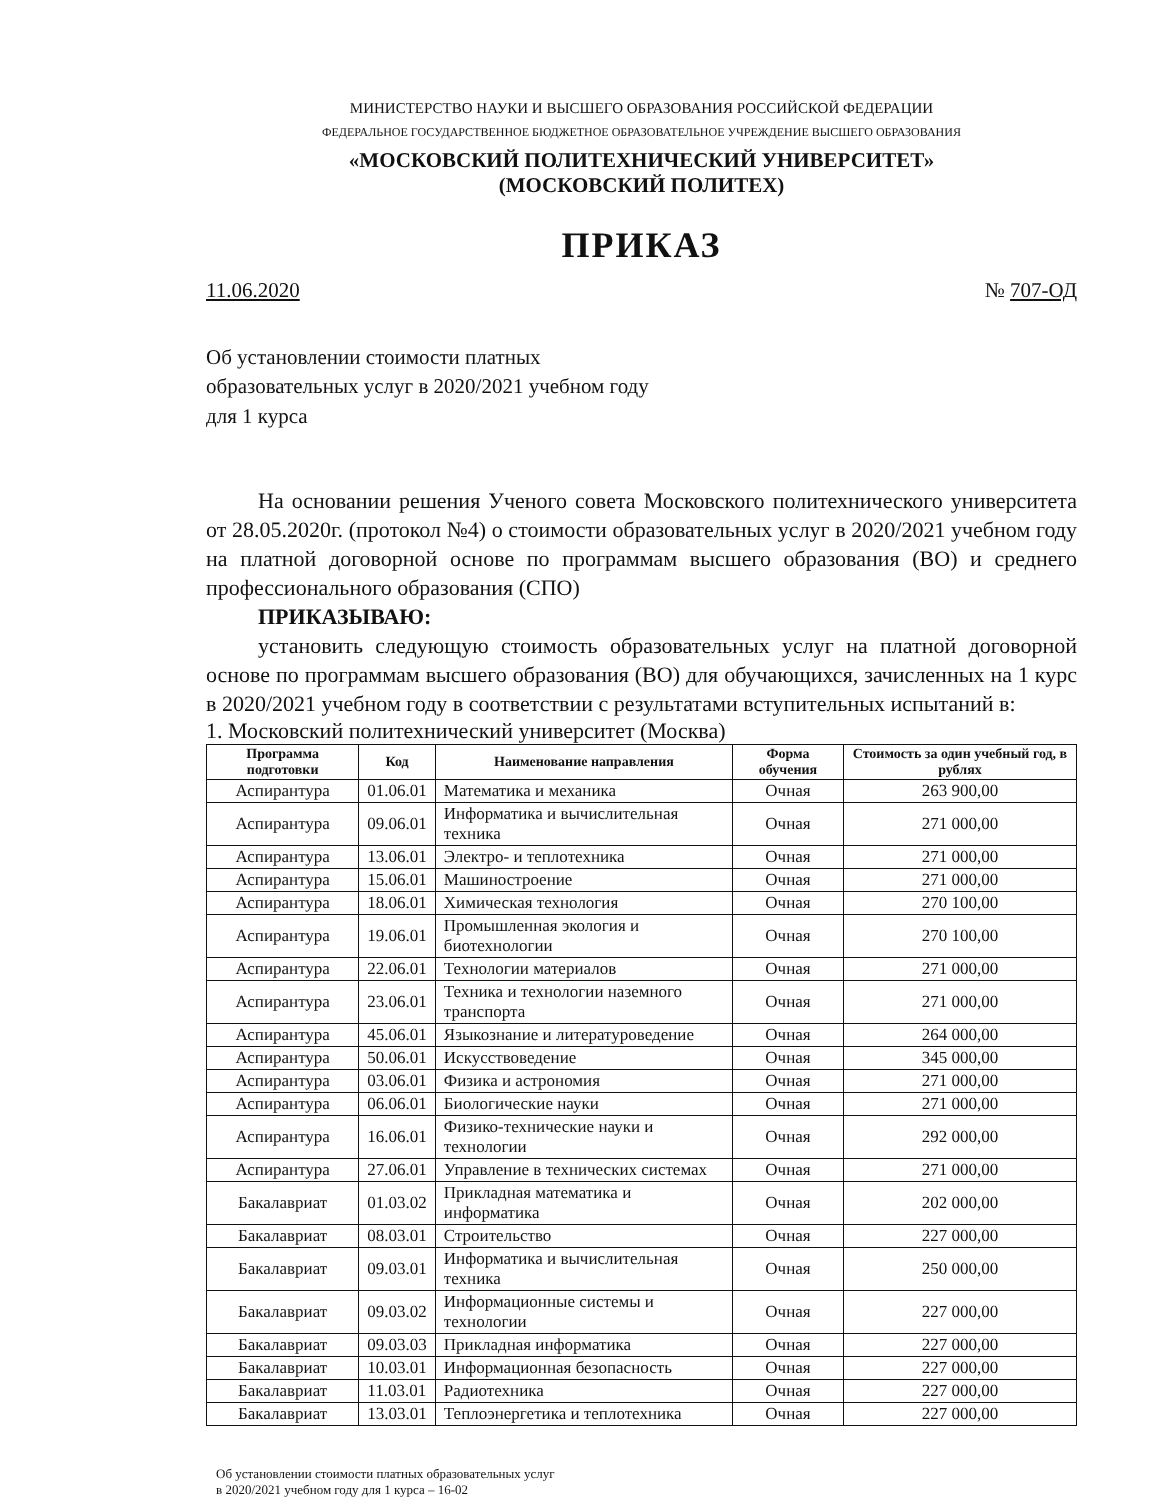МИНИСТЕРСТВО НАУКИ И ВЫСШЕГО ОБРАЗОВАНИЯ РОССИЙСКОЙ ФЕДЕРАЦИИ
ФЕДЕРАЛЬНОЕ ГОСУДАРСТВЕННОЕ БЮДЖЕТНОЕ ОБРАЗОВАТЕЛЬНОЕ УЧРЕЖДЕНИЕ ВЫСШЕГО ОБРАЗОВАНИЯ
«МОСКОВСКИЙ ПОЛИТЕХНИЧЕСКИЙ УНИВЕРСИТЕТ»
(МОСКОВСКИЙ ПОЛИТЕХ)
ПРИКАЗ
11.06.2020 № 707-ОД
Об установлении стоимости платных
образовательных услуг в 2020/2021 учебном году
для 1 курса
На основании решения Ученого совета Московского политехнического университета от 28.05.2020г. (протокол №4) о стоимости образовательных услуг в 2020/2021 учебном году на платной договорной основе по программам высшего образования (ВО) и среднего профессионального образования (СПО)
ПРИКАЗЫВАЮ:
установить следующую стоимость образовательных услуг на платной договорной основе по программам высшего образования (ВО) для обучающихся, зачисленных на 1 курс в 2020/2021 учебном году в соответствии с результатами вступительных испытаний в:
1. Московский политехнический университет (Москва)
| Программа подготовки | Код | Наименование направления | Форма обучения | Стоимость за один учебный год, в рублях |
| --- | --- | --- | --- | --- |
| Аспирантура | 01.06.01 | Математика и механика | Очная | 263 900,00 |
| Аспирантура | 09.06.01 | Информатика и вычислительная техника | Очная | 271 000,00 |
| Аспирантура | 13.06.01 | Электро- и теплотехника | Очная | 271 000,00 |
| Аспирантура | 15.06.01 | Машиностроение | Очная | 271 000,00 |
| Аспирантура | 18.06.01 | Химическая технология | Очная | 270 100,00 |
| Аспирантура | 19.06.01 | Промышленная экология и биотехнологии | Очная | 270 100,00 |
| Аспирантура | 22.06.01 | Технологии материалов | Очная | 271 000,00 |
| Аспирантура | 23.06.01 | Техника и технологии наземного транспорта | Очная | 271 000,00 |
| Аспирантура | 45.06.01 | Языкознание и литературоведение | Очная | 264 000,00 |
| Аспирантура | 50.06.01 | Искусствоведение | Очная | 345 000,00 |
| Аспирантура | 03.06.01 | Физика и астрономия | Очная | 271 000,00 |
| Аспирантура | 06.06.01 | Биологические науки | Очная | 271 000,00 |
| Аспирантура | 16.06.01 | Физико-технические науки и технологии | Очная | 292 000,00 |
| Аспирантура | 27.06.01 | Управление в технических системах | Очная | 271 000,00 |
| Бакалавриат | 01.03.02 | Прикладная математика и информатика | Очная | 202 000,00 |
| Бакалавриат | 08.03.01 | Строительство | Очная | 227 000,00 |
| Бакалавриат | 09.03.01 | Информатика и вычислительная техника | Очная | 250 000,00 |
| Бакалавриат | 09.03.02 | Информационные системы и технологии | Очная | 227 000,00 |
| Бакалавриат | 09.03.03 | Прикладная информатика | Очная | 227 000,00 |
| Бакалавриат | 10.03.01 | Информационная безопасность | Очная | 227 000,00 |
| Бакалавриат | 11.03.01 | Радиотехника | Очная | 227 000,00 |
| Бакалавриат | 13.03.01 | Теплоэнергетика и теплотехника | Очная | 227 000,00 |
Об установлении стоимости платных образовательных услуг
в 2020/2021 учебном году для 1 курса – 16-02